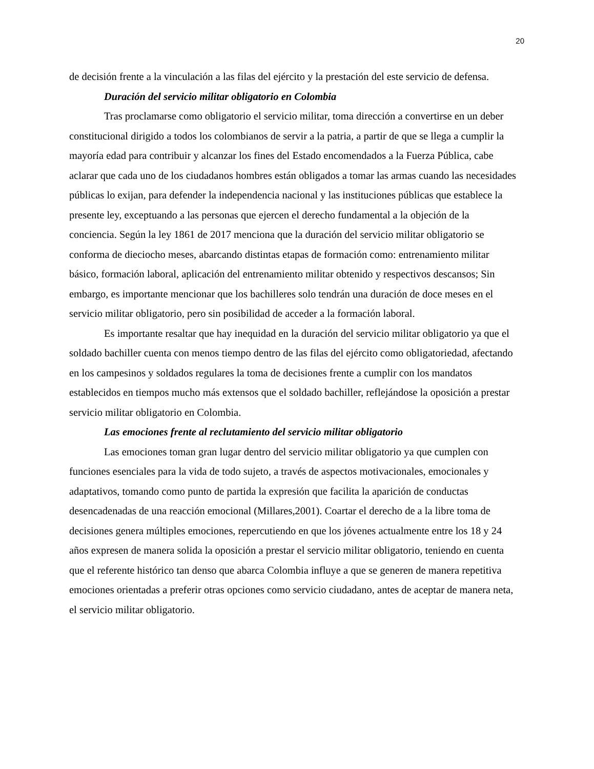20
de decisión frente a la vinculación a las filas del ejército y la prestación del este servicio de defensa.
Duración del servicio militar obligatorio en Colombia
Tras proclamarse como obligatorio el servicio militar, toma dirección a convertirse en un deber constitucional dirigido a todos los colombianos de servir a la patria, a partir de que se llega a cumplir la mayoría edad para contribuir y alcanzar los fines del Estado encomendados a la Fuerza Pública, cabe aclarar que cada uno de los ciudadanos hombres están obligados a tomar las armas cuando las necesidades públicas lo exijan, para defender la independencia nacional y las instituciones públicas que establece la presente ley, exceptuando a las personas que ejercen el derecho fundamental a la objeción de la conciencia. Según la ley 1861 de 2017 menciona que la duración del servicio militar obligatorio se conforma de dieciocho meses, abarcando distintas etapas de formación como: entrenamiento militar básico, formación laboral, aplicación del entrenamiento militar obtenido y respectivos descansos; Sin embargo, es importante mencionar que los bachilleres solo tendrán una duración de doce meses en el servicio militar obligatorio, pero sin posibilidad de acceder a la formación laboral.
Es importante resaltar que hay inequidad en la duración del servicio militar obligatorio ya que el soldado bachiller cuenta con menos tiempo dentro de las filas del ejército como obligatoriedad, afectando en los campesinos y soldados regulares la toma de decisiones frente a cumplir con los mandatos establecidos en tiempos mucho más extensos que el soldado bachiller, reflejándose la oposición a prestar servicio militar obligatorio en Colombia.
Las emociones frente al reclutamiento del servicio militar obligatorio
Las emociones toman gran lugar dentro del servicio militar obligatorio ya que cumplen con funciones esenciales para la vida de todo sujeto, a través de aspectos motivacionales, emocionales y adaptativos, tomando como punto de partida la expresión que facilita la aparición de conductas desencadenadas de una reacción emocional (Millares,2001). Coartar el derecho de a la libre toma de decisiones genera múltiples emociones, repercutiendo en que los jóvenes actualmente entre los 18 y 24 años expresen de manera solida la oposición a prestar el servicio militar obligatorio, teniendo en cuenta que el referente histórico tan denso que abarca Colombia influye a que se generen de manera repetitiva emociones orientadas a preferir otras opciones como servicio ciudadano, antes de aceptar de manera neta, el servicio militar obligatorio.